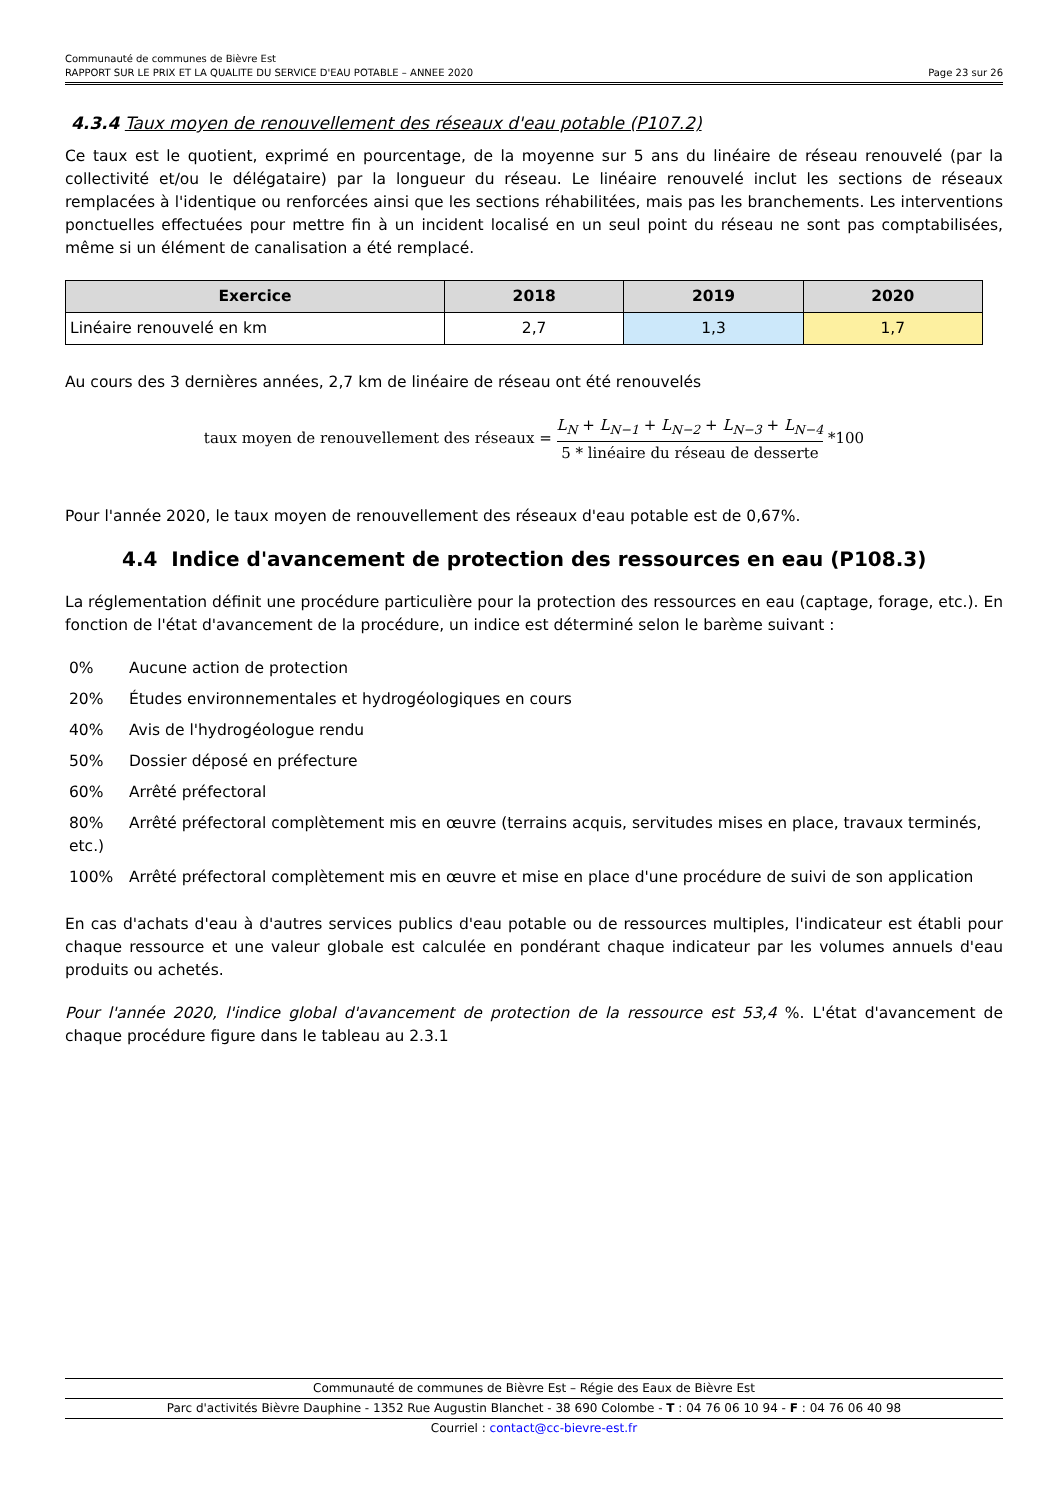Communauté de communes de Bièvre Est
RAPPORT SUR LE PRIX ET LA QUALITE DU SERVICE D'EAU POTABLE – ANNEE 2020 Page 23 sur 26
4.3.4 Taux moyen de renouvellement des réseaux d'eau potable (P107.2)
Ce taux est le quotient, exprimé en pourcentage, de la moyenne sur 5 ans du linéaire de réseau renouvelé (par la collectivité et/ou le délégataire) par la longueur du réseau. Le linéaire renouvelé inclut les sections de réseaux remplacées à l'identique ou renforcées ainsi que les sections réhabilitées, mais pas les branchements. Les interventions ponctuelles effectuées pour mettre fin à un incident localisé en un seul point du réseau ne sont pas comptabilisées, même si un élément de canalisation a été remplacé.
| Exercice | 2018 | 2019 | 2020 |
| --- | --- | --- | --- |
| Linéaire renouvelé en km | 2,7 | 1,3 | 1,7 |
Au cours des 3 dernières années, 2,7 km de linéaire de réseau ont été renouvelés
taux moyen de renouvellement des réseaux = L<sub>N</sub> + L<sub>N−1</sub> + L<sub>N−2</sub> + L<sub>N−3</sub> + L<sub>N−4</sub> 5 * linéaire du réseau de desserte *100
Pour l'année 2020, le taux moyen de renouvellement des réseaux d'eau potable est de 0,67%.
4.4 Indice d'avancement de protection des ressources en eau (P108.3)
La réglementation définit une procédure particulière pour la protection des ressources en eau (captage, forage, etc.). En fonction de l'état d'avancement de la procédure, un indice est déterminé selon le barème suivant :
0% Aucune action de protection
20% Études environnementales et hydrogéologiques en cours
40% Avis de l'hydrogéologue rendu
50% Dossier déposé en préfecture
60% Arrêté préfectoral
80% Arrêté préfectoral complètement mis en œuvre (terrains acquis, servitudes mises en place, travaux terminés, etc.)
100% Arrêté préfectoral complètement mis en œuvre et mise en place d'une procédure de suivi de son application
En cas d'achats d'eau à d'autres services publics d'eau potable ou de ressources multiples, l'indicateur est établi pour chaque ressource et une valeur globale est calculée en pondérant chaque indicateur par les volumes annuels d'eau produits ou achetés.
Pour l'année 2020, l'indice global d'avancement de protection de la ressource est 53,4 %. L'état d'avancement de chaque procédure figure dans le tableau au 2.3.1
Communauté de communes de Bièvre Est – Régie des Eaux de Bièvre Est
Parc d'activités Bièvre Dauphine - 1352 Rue Augustin Blanchet - 38 690 Colombe - T : 04 76 06 10 94 - F : 04 76 06 40 98
Courriel : contact@cc-bievre-est.fr